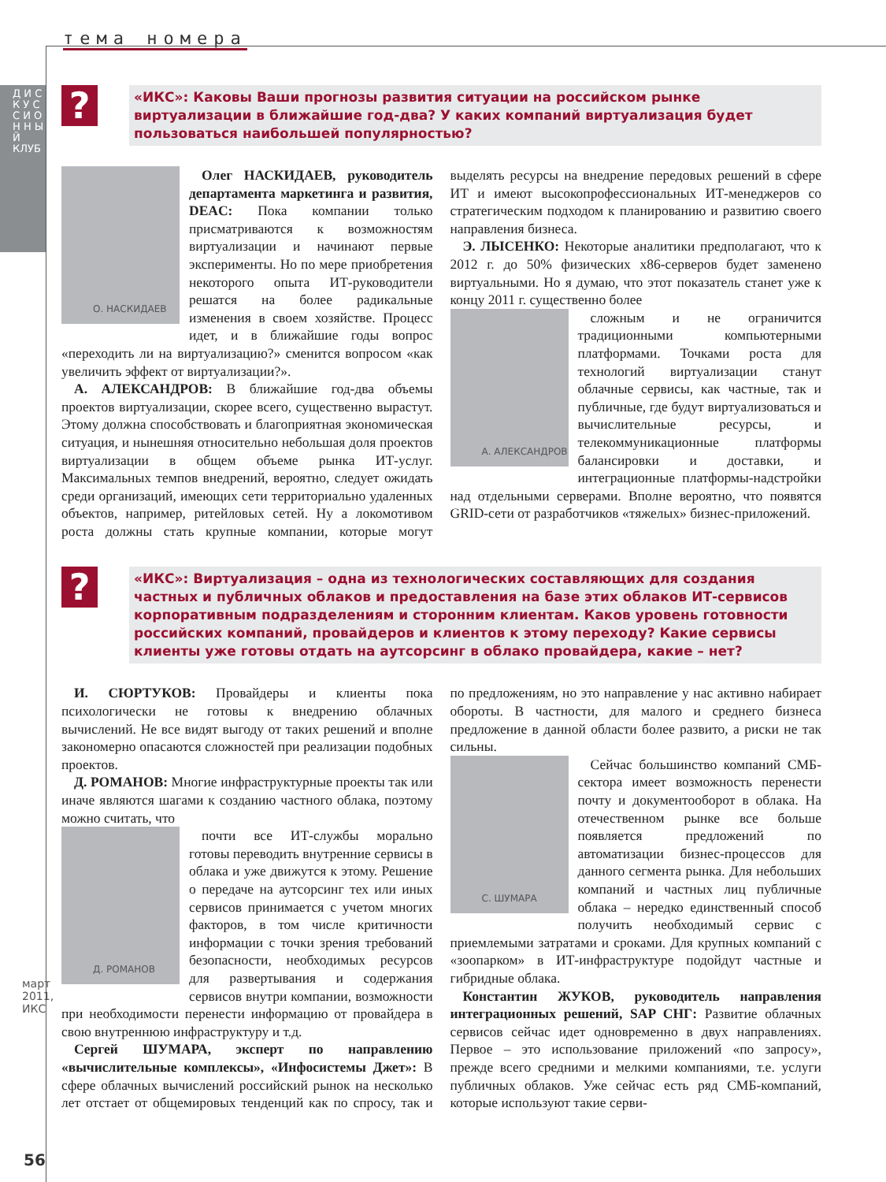тема номера
Д И С К У С С И О Н Н Ы Й КЛУБ
март 2011, ИКС
56
?
«ИКС»: Каковы Ваши прогнозы развития ситуации на российском рынке виртуализации в ближайшие год-два? У каких компаний виртуализация будет пользоваться наибольшей популярностью?
О. НАСКИДАЕВ
Олег НАСКИДАЕВ, руководитель департамента маркетинга и развития, DEAC: Пока компании только присматриваются к возможностям виртуализации и начинают первые эксперименты. Но по мере приобретения некоторого опыта ИТ-руководители решатся на более радикальные изменения в своем хозяйстве. Процесс идет, и в ближайшие годы вопрос «переходить ли на виртуализацию?» сменится вопросом «как увеличить эффект от виртуализации?».
А. АЛЕКСАНДРОВ: В ближайшие год-два объемы проектов виртуализации, скорее всего, существенно вырастут. Этому должна способствовать и благоприятная экономическая ситуация, и нынешняя относительно небольшая доля проектов виртуализации в общем объеме рынка ИТ-услуг. Максимальных темпов внедрений, вероятно, следует ожидать среди организаций, имеющих сети территориально удаленных объектов, например, ритейловых сетей. Ну а локомотивом роста должны стать крупные компании, которые могут выделять ресурсы на внедрение передовых решений в сфере ИТ и имеют высокопрофессиональных ИТ-менеджеров со стратегическим подходом к планированию и развитию своего направления бизнеса.
Э. ЛЫСЕНКО: Некоторые аналитики предполагают, что к 2012 г. до 50% физических x86-серверов будет заменено виртуальными. Но я думаю, что этот показатель станет уже к концу 2011 г. существенно более
А. АЛЕКСАНДРОВ
сложным и не ограничится традиционными компьютерными платформами. Точками роста для технологий виртуализации станут облачные сервисы, как частные, так и публичные, где будут виртуализоваться и вычислительные ресурсы, и телекоммуникационные платформы балансировки и доставки, и интеграционные платформы-надстройки над отдельными серверами. Вполне вероятно, что появятся GRID-сети от разработчиков «тяжелых» бизнес-приложений.
?
«ИКС»: Виртуализация – одна из технологических составляющих для создания частных и публичных облаков и предоставления на базе этих облаков ИТ-сервисов корпоративным подразделениям и сторонним клиентам. Каков уровень готовности российских компаний, провайдеров и клиентов к этому переходу? Какие сервисы клиенты уже готовы отдать на аутсорсинг в облако провайдера, какие – нет?
И. СЮРТУКОВ: Провайдеры и клиенты пока психологически не готовы к внедрению облачных вычислений. Не все видят выгоду от таких решений и вполне закономерно опасаются сложностей при реализации подобных проектов.
Д. РОМАНОВ: Многие инфраструктурные проекты так или иначе являются шагами к созданию частного облака, поэтому можно считать, что
Д. РОМАНОВ
почти все ИТ-службы морально готовы переводить внутренние сервисы в облака и уже движутся к этому. Решение о передаче на аутсорсинг тех или иных сервисов принимается с учетом многих факторов, в том числе критичности информации с точки зрения требований безопасности, необходимых ресурсов для развертывания и содержания сервисов внутри компании, возможности при необходимости перенести информацию от провайдера в свою внутреннюю инфраструктуру и т.д.
Сергей ШУМАРА, эксперт по направлению «вычислительные комплексы», «Инфосистемы Джет»: В сфере облачных вычислений российский рынок на несколько лет отстает от общемировых тенденций как по спросу, так и по предложениям, но это направление у нас активно набирает обороты. В частности, для малого и среднего бизнеса предложение в данной области более развито, а риски не так сильны.
С. ШУМАРА
Сейчас большинство компаний СМБ-сектора имеет возможность перенести почту и документооборот в облака. На отечественном рынке все больше появляется предложений по автоматизации бизнес-процессов для данного сегмента рынка. Для небольших компаний и частных лиц публичные облака – нередко единственный способ получить необходимый сервис с приемлемыми затратами и сроками. Для крупных компаний с «зоопарком» в ИТ-инфраструктуре подойдут частные и гибридные облака.
Константин ЖУКОВ, руководитель направления интеграционных решений, SAP СНГ: Развитие облачных сервисов сейчас идет одновременно в двух направлениях. Первое – это использование приложений «по запросу», прежде всего средними и мелкими компаниями, т.е. услуги публичных облаков. Уже сейчас есть ряд СМБ-компаний, которые используют такие серви-